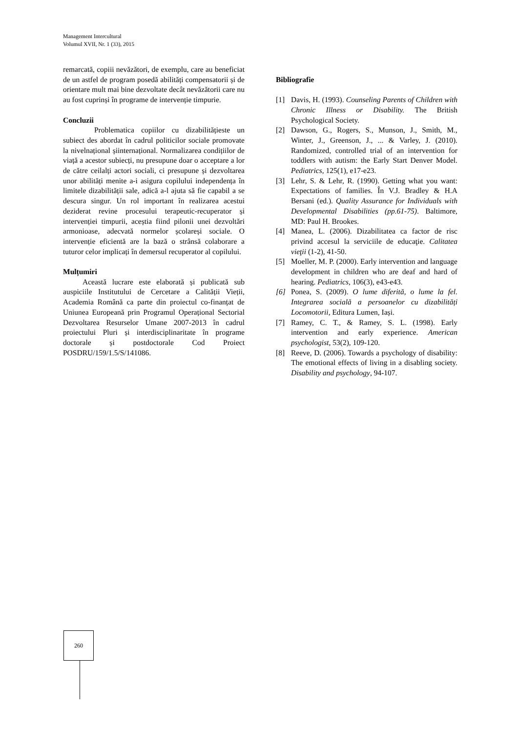Management Intercultural
Volumul XVII, Nr. 1 (33), 2015
remarcată, copiii nevăzători, de exemplu, care au beneficiat de un astfel de program posedă abilități compensatorii și de orientare mult mai bine dezvoltate decât nevăzătorii care nu au fost cuprinși în programe de intervenție timpurie.
Concluzii
Problematica copiilor cu dizabilitățieste un subiect des abordat în cadrul politicilor sociale promovate la nivelnațional șiinternațional. Normalizarea condițiilor de viață a acestor subiecți, nu presupune doar o acceptare a lor de către ceilalți actori sociali, ci presupune și dezvoltarea unor abilități menite a-i asigura copilului independența în limitele dizabilității sale, adică a-l ajuta să fie capabil a se descura singur. Un rol important în realizarea acestui deziderat revine procesului terapeutic-recuperator și intervenției timpurii, aceștia fiind pilonii unei dezvoltări armonioase, adecvată normelor școlareși sociale. O intervenție eficientă are la bază o strânsă colaborare a tuturor celor implicați în demersul recuperator al copilului.
Mulțumiri
Această lucrare este elaborată și publicată sub auspiciile Institutului de Cercetare a Calității Vieții, Academia Română ca parte din proiectul co-finanțat de Uniunea Europeană prin Programul Operațional Sectorial Dezvoltarea Resurselor Umane 2007-2013 în cadrul proiectului Pluri și interdisciplinaritate în programe doctorale și postdoctorale Cod Proiect POSDRU/159/1.5/S/141086.
Bibliografie
[1] Davis, H. (1993). Counseling Parents of Children with Chronic Illness or Disability. The British Psychological Society.
[2] Dawson, G., Rogers, S., Munson, J., Smith, M., Winter, J., Greenson, J., ... & Varley, J. (2010). Randomized, controlled trial of an intervention for toddlers with autism: the Early Start Denver Model. Pediatrics, 125(1), e17-e23.
[3] Lehr, S. & Lehr, R. (1990). Getting what you want: Expectations of families. În V.J. Bradley & H.A Bersani (ed.). Quality Assurance for Individuals with Developmental Disabilities (pp.61-75). Baltimore, MD: Paul H. Brookes.
[4] Manea, L. (2006). Dizabilitatea ca factor de risc privind accesul la serviciile de educaţie. Calitatea vieţii (1-2), 41-50.
[5] Moeller, M. P. (2000). Early intervention and language development in children who are deaf and hard of hearing. Pediatrics, 106(3), e43-e43.
[6] Ponea, S. (2009). O lume diferită, o lume la fel. Integrarea socială a persoanelor cu dizabilități Locomotorii, Editura Lumen, Iași.
[7] Ramey, C. T., & Ramey, S. L. (1998). Early intervention and early experience. American psychologist, 53(2), 109-120.
[8] Reeve, D. (2006). Towards a psychology of disability: The emotional effects of living in a disabling society. Disability and psychology, 94-107.
260